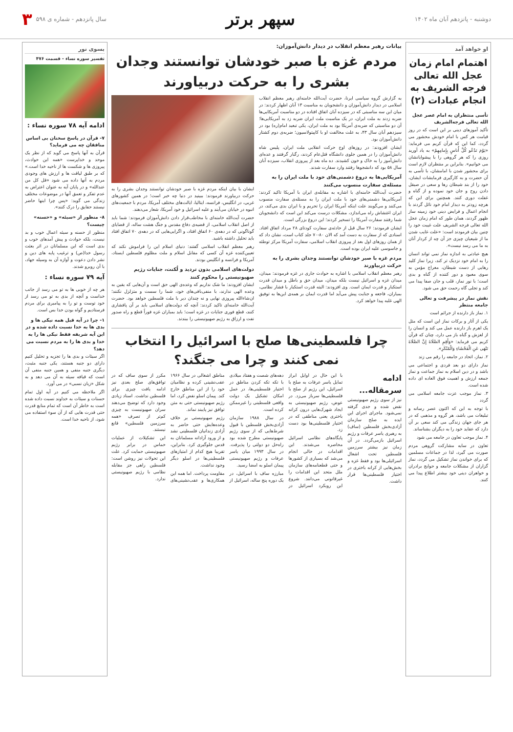دوشنبه - پانزدهم آبان ماه ۱۴۰۲
سپهر برتر
سال پانزدهم - شماره ی ۵۹۸ ۳
او خواهد آمد
اهتمام امام زمان عجل الله تعالی فرجه الشریف به انجام عبادات (۲)
تأسی منتظران به امام عصر عجل الله تعالی فرجه‌الشریف
تأکید آموزهای دینی بر این است که در روز قیامت هر کس با امام خودش محشور می گردد، کما این که قرآن کریم می فرماید: «یَوْمَ نَدْعُو کُلَّ أُناسٍ بِإِمامِهِمْ» به یاد آورید روزی را که هر گروهی را با پیشوایانشان می خوانیم». بنابراین بر منتظران لازم است برای محشور شدن با امامشان، با تأسی به آن حضرت و به کارگیری فرمایشات ایشان، خود را از بند شیطان رها و سعی در صیقل دادن روح و جان خود نموده و از گناه و غفلت دوری کنند. همچنین برای این که هرچه زودتر به دیدار امام خود نائل گردند با انجام اعمال و فرایض دینی خود زمینه ساز ظهور گردند، همان طور که امام زمان عجل الله تعالی فرجه الشریف علت غیبت خود را چنین بیان فرمودند است: «علت غایب شدن ما از شیعیان چیزی جز آن چه از کردار آنان به ما می رسد نیست».
هیچ عبادتی به اندازه نماز نمی تواند انسان را به امام خود نزدیک تر کند، زیرا نماز کلید رهایی از دست شیطان، معراج مؤمن به سوی معبود و دور کننده از گناه و بدی است؛ با نور نماز، قلب و جان صفا پیدا می کند و تجلی گاه رحمت حق می شود.
نقش نماز در پیشرفت و تعالی جامعه منتظر
۱. نماز باز دارنده از جرائم است
یکی از آثار و برکات نماز این است که مثل یک اهرم باز دارنده عمل می کند و انسان را از لغزش و گناه باز می دارد، چنان که قرآن کریم می فرماید: «وَأَقِمِ الصَّلَاةَ إِنَّ الصَّلَاةَ تَنْهَى عَنِ الْفَحْشَاءِ وَالْمُنْكَرِ».
۲. نماز، اتحاد در جامعه را رقم می زند
نماز دارای دو بعد فردی و اجتماعی می باشد و در دین اسلام به نماز جماعت و نماز جمعه ارزش و اهمیت فوق العاده ای داده شده است.
۳. نماز موجب عزت جامعه اسلامی می گردد
با توجه به این که اکنون عصر رسانه و تبلیغات می باشد، هر گروه و مذهبی که در هر جای جهان زندگی می کند سعی بر آن دارد که عقاید خود را به دیگران بشناساند.
۴. نماز موجب تعاون در جامعه می شود
تعاون در سایه مشارکت گروهی مردم صورت می گیرد، لذا در جماعات مسلمین که برای خواندن نماز تشکیل می گردد، نماز گزاران از مشکلات جامعه و حوایج برادران و خواهران دینی خود بیشتر اطلاع پیدا می کنند.
بیانات رهبر معظم انقلاب در دیدار دانش‌آموزان:
مردم غزه با صبر خودشان توانستند وجدان بشری را به حرکت دربیاورند
به گزارش گروه سیاسی ایرنا، حضرت آیت‌الله خامنه‌ای رهبر معظم انقلاب اسلامی در دیدار دانش‌آموزان و دانشجویان به مناسبت ۱۳ آبان اظهار کردند: در میان این سه مناسبتی که در سیزده آبان اتفاق افتاده در دو مناسبت آمریکایی‌ها ضربه زدند به ملت ایران، در یک مناسبت ملت ایران ضربه زد به آمریکایی‌ها؛ آن دو مناسبتی که ضربه‌ی آمریکا بود به ملت ایران، یکی تبعید امام(ره) بود در سیزدهم آبان سال ۴۳، به علت مخالفت او با کاپیتولاسیون؛ ضربه‌ی دوم کشتار دانش‌آموزان بود.
ایشان افزودند: در روزهای اوج حرکت انقلابی ملت ایران، پلیس شاه دانش‌آموزان را در همین جلوی دانشگاه قتل‌عام کردند، رگبار گرفتند و عده‌ای دانش‌آموز را به خاک و خون کشیدند. ده ماه بعد از پیروزی انقلاب، سیزده آبان سال ۵۸ بود که دانشجوها رفتند وارد سفارت شدند.
آمریکایی‌ها به دروغ دشمنی‌های خود با ملت ایران را به مسئله‌ی سفارت منسوب می‌کنند
حضرت آیت‌الله خامنه‌ای با اشاره به مقابله‌ی ایران با آمریکا تاکید کردند: آمریکایی‌ها دشمنی‌های خود با ملت ایران را به مسئله‌ی سفارت منسوب می‌کنند و می‌گویند علت اینکه آمریکا ایران را تحریم و با ایران بدی می‌کند، در ایران اغتشاش راه می‌اندازد، مشکلات درست می‌کند این است که دانشجویان شما رفتند سفارت آمریکا را تسخیر کردند؛ این دروغ بزرگی است.
ایشان فرمودند: ۲۶ سال قبل از حادثه‌ی سفارت کودتای ۲۸ مرداد اتفاق افتاد. اسنادی که از سفارت به دست آمد که الان ۸۰-۷۰ جلد کتاب است، نشان داد که از همان روزهای اول بعد از پیروزی انقلاب اسلامی، سفارت آمریکا مرکز توطئه و جاسوسی علیه ایران بوده است.
مردم غزه با صبر خودشان توانستند وجدان بشری را به حرکت دربیاورند
رهبر معظم انقلاب اسلامی با اشاره به حوادث جاری در غزه فرمودند: میدان، میدان غزه و اسرائیل نیست بلکه میدان، میدان حق و باطل و میدان قدرت استکبار و قدرت ایمان است. وی افزودند: البته قدرت استکبار با فشار نظامی، بمباران، فاجعه و جنایت پیش می‌آید اما قدرت ایمان بر همه‌ی این‌ها به توفیق الهی غلبه پیدا خواهد کرد.
ایشان با بیان اینکه مردم غزه با صبر خودشان توانستند وجدان بشری را به حرکت دربیاورند فرمودند: ببینید در دنیا چه خبر است؛ در همین کشورهای غربی، در انگلیس، فرانسه، ایتالیا، ایالت‌های مختلف آمریکا، مردم با جمعیت‌های انبوه در خیابان می‌آیند و علیه اسرائیل و خود آمریکا، شعار می‌دهند.
حضرت آیت‌الله خامنه‌ای با مخاطب‌قرار دادن دانش‌آموزان فرمودند: شما باید از اصل انقلاب اسلامی، از قضیه‌ی دفاع مقدس و جنگ هشت ساله، از قضایای گوناگونی که در دهه‌ی ۶۰ اتفاق افتاد، و اگرایی‌هایی که در دهه‌ی ۷۰ اتفاق افتاد باید تحلیل داشته باشید.
رهبر معظم انقلاب اسلامی گفتند: دنیای اسلام این را فراموش نکند که تعیین‌کننده غزه آن کسی که مقابل اسلام و ملت مظلوم فلسطین ایستاد، آمریکا و فرانسه و انگلیس بودند.
دولت‌های اسلامی بدون تردید و لُکنت، جنایات رژیم صهیونیستی را محکوم کنند
ایشان افزودند: ما شک نداریم که وعده‌ی الهی حق است و آن‌هایی که یقین به وعده الهی ندارند، با منفی‌بافی‌های خود، شما را سست و متزلزل نکنند؛ ان‌شاءالله پیروزی نهایی و نه چندان دیر با ملت فلسطین خواهد بود. حضرت آیت‌الله خامنه‌ای تاکید کردند: آنچه که دولت‌های اسلامی باید بر آن پافشاری کنند، قطع فوری جنایات در غزه است؛ باید بمباران غزه فوراً قطع و راه صدور نفت و ارزاق به رژیم صهیونیستی را ببندند.
چرا فلسطینی‌ها صلح با اسرائیل را انتخاب نمی کنند و چرا می جنگند؟
ادامه سرمقاله...
نیز از سوی رژیم صهیونیستی نقض شده و جدی گرفته نمی‌شود. ماجرای اجرای این ایده به صلح سازمان آزادی‌بخش فلسطین (ساف) به رهبری یاسر عرفات و رژیم اسرائیل بازمی‌گردد. در آن زمان نیز بیشتر سرزمین فلسطین تحت اشغال اسرائیلی‌ها بود و فقط غزه و بخش‌هایی از کرانه باختری در اختیار فلسطینی‌ها قرار داشت.
با این حال در اوایل ابراز تمایل یاسر عرفات به صلح با اسرائیل، این رژیم از صلح با فلسطینی‌ها سرباز می‌زد. در عوض، رژیم صهیونیستی به ایجاد شهرک‌هایی درون کرانه باختری یعنی مناطقی که در اختیار فلسطینی‌ها بود دست زد.
پایگاه‌های نظامی اسرائیل محاصره می‌شدند. این اقدامات در حالی انجام می‌شد که بسیاری از کشورها و حتی قطعنامه‌های سازمان ملل متحد این اقدامات را غیرقانونی می‌دانند. شروع این رویکرد اسرائیل در دهه‌های شصت و هفتاد میلادی با تکه تکه کردن مناطق در اختیار فلسطینی‌ها، در عمل امکان تشکیل یک دولت واقعی فلسطینی را غیرممکن کرده است.
در سال ۱۹۸۸ سازمان آزادی‌بخش فلسطین با قبول شرط‌هایی که از سوی رژیم صهیونیستی مطرح شده بود راه‌حل دو دولتی را پذیرفت. در سال ۱۹۹۳ میان یاسر عرفات و رژیم صهیونیستی پیمان اسلو به امضا رسید.
مبارزه ساف با اسرائیل، در یک دوره پنج ساله، اسرائیل از مناطق اشغالی در سال ۱۹۶۶ عقب‌نشینی کرده و نظامیان خود را از این مناطق خارج کند. پیمان اسلو نقض کرد، اما رژیم صهیونیستی حتی به متن توافق نیز پایبند نماند.
رژیم صهیونیستی بر خلاف وعده‌هایش حتی حاضر به آزادی زندانیان فلسطینی نشد و از ورود آزادانه مسلمانان به قدس جلوگیری کرد. بنابراین، تقریبا هیچ کدام از امتیازهای فلسطینی‌ها در اسلو دیگر وجود نداشت.
مقاومت پرداخت. اما همه این همکاری‌ها و عقب‌نشینی‌های مکرر از سوی ساف که در توافق‌های صلح بعدی نیز ادامه یافت چیزی برای فلسطین نداشت. اسناد زیادی وجود دارد که توضیح می‌دهند سران صهیونیست به چیزی کم‌تر از تصرف «همه سرزمین فلسطین» قانع نیستند.
این تشکیلات از عملیات حماس در برابر رژیم صهیونیستی حمایت کرد. علت این تحولات نیز روشن است: فلسطین راهی جز مقابله نظامی با رژیم صهیونیستی ندارد.
بسوی نور
تفسیر سوره نساء - قسمت ۴۷۶
ادامه آیه ۷۸ سوره نساء :
۷- قرآن در پاسخ سخنان بی اساس منافقان چه می فرماید؟
قرآن به آنها پاسخ می گوید که از نظر یک موحد و خداپرست «همه این حوادث، پیروزی ها و شکست ها از ناحیه خدا است.» که بر طبق لیاقت ها و ارزش های وجودی مردم به آنها داده می شود «قل کل من عندالله» و در پایان آیه به عنوان اعتراض به عدم تفکر و تعمق آنها در موضوعات مختلف زندگی می گوید: «پس چرا اینها حاضر نیستند حقایق را درک کنند».
۸- منظور از «سیئه» و «حسنه» چیست؟
منظور از حسنه و سیئه اعمال خوب و بد نیست، بلکه حوادث و پیش آمدهای خوب و بدی است که این مسلمانان در اثر بعثت رسول خدا(ص) و ترغیب پایه های دین و نشر دادن دعوت و آوازه آن به وسیله جهاد، با آن روبرو شدند.
آیه ۷۹ سوره نساء :
هر چه از خوبی ها به تو می رسد از جانب خداست و آنچه از بدی به تو می رسد از خود توست و تو را به پیامبری برای مردم فرستادیم و گواه بودن خدا بس است.
۱- چرا در آیه قبل همه نیکی ها و بدی ها به خدا نسبت داده شده و در این آیه شریفه فقط نیکی ها را به خدا و بدی ها را به مردم نسبت می دهد؟
اگر سیئات و بدی ها را تجزیه و تحلیل کنیم دارای دو جنبه هستند، یکی جنبه مثبت، دیگری جنبه منفی و همین جنبه منفی آن است که قیافه سیئه به آن می دهد و به شکل «زیان نسبی» در می آورد.
اگر ملاحظه می کنیم در آیه اول تمام حسنات و سیئات به خداوند نسبت داده شده است به خاطر آن است که تمام منابع قدرت حتی قدرت هایی که از آن سوء استفاده می شود، از ناحیه خدا است.